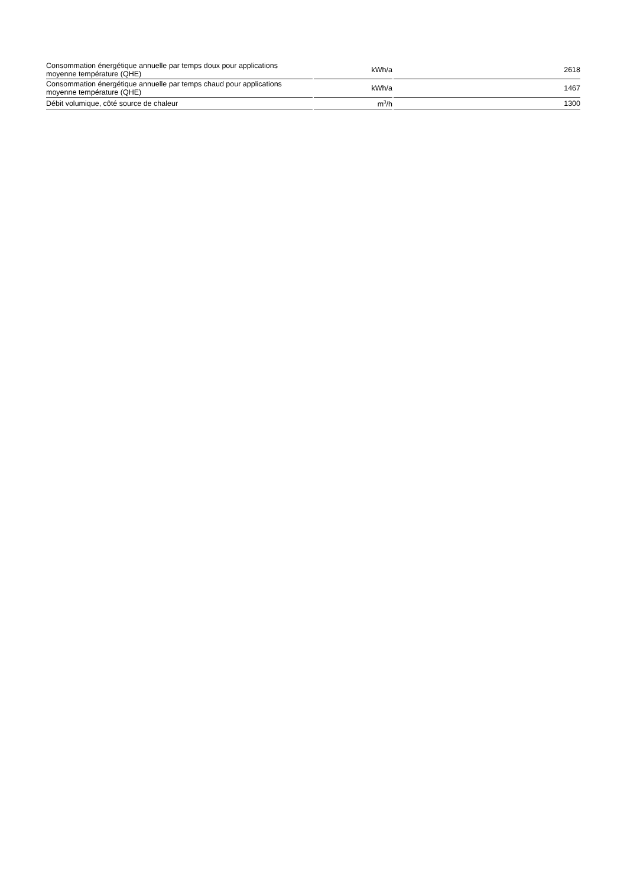| Consommation énergétique annuelle par temps doux pour applications moyenne température (QHE) | kWh/a | 2618 |
| Consommation énergétique annuelle par temps chaud pour applications moyenne température (QHE) | kWh/a | 1467 |
| Débit volumique, côté source de chaleur | m<sup>3</sup>/h | 1300 |